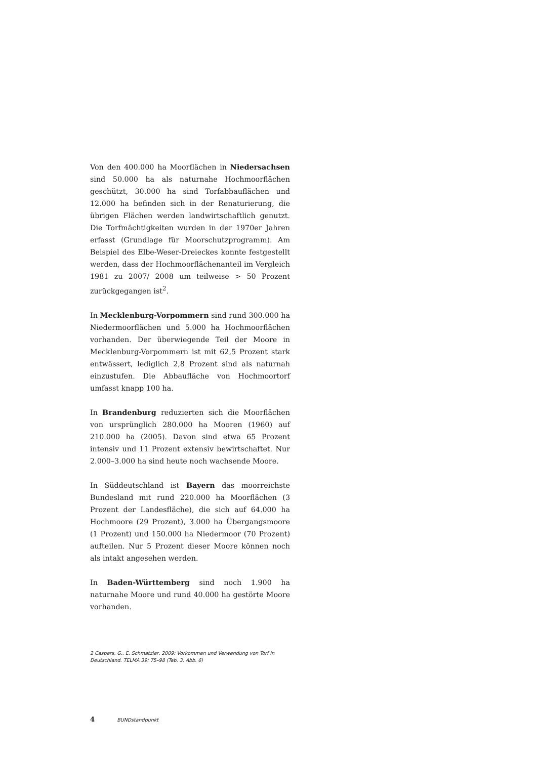Von den 400.000 ha Moorflächen in Niedersachsen sind 50.000 ha als naturnahe Hochmoorflächen geschützt, 30.000 ha sind Torfabbauflächen und 12.000 ha befinden sich in der Renaturierung, die übrigen Flächen werden landwirtschaftlich genutzt. Die Torfmächtigkeiten wurden in der 1970er Jahren erfasst (Grundlage für Moorschutzprogramm). Am Beispiel des Elbe-Weser-Dreieckes konnte festgestellt werden, dass der Hochmoorflächenanteil im Vergleich 1981 zu 2007/ 2008 um teilweise > 50 Prozent zurückgegangen ist<sup>2</sup>.
In Mecklenburg-Vorpommern sind rund 300.000 ha Niedermoorflächen und 5.000 ha Hochmoorflächen vorhanden. Der überwiegende Teil der Moore in Mecklenburg-Vorpommern ist mit 62,5 Prozent stark entwässert, lediglich 2,8 Prozent sind als naturnah einzustufen. Die Abbaufläche von Hochmoortorf umfasst knapp 100 ha.
In Brandenburg reduzierten sich die Moorflächen von ursprünglich 280.000 ha Mooren (1960) auf 210.000 ha (2005). Davon sind etwa 65 Prozent intensiv und 11 Prozent extensiv bewirtschaftet. Nur 2.000–3.000 ha sind heute noch wachsende Moore.
In Süddeutschland ist Bayern das moorreichste Bundesland mit rund 220.000 ha Moorflächen (3 Prozent der Landesfläche), die sich auf 64.000 ha Hochmoore (29 Prozent), 3.000 ha Übergangsmoore (1 Prozent) und 150.000 ha Niedermoor (70 Prozent) aufteilen. Nur 5 Prozent dieser Moore können noch als intakt angesehen werden.
In Baden-Württemberg sind noch 1.900 ha naturnahe Moore und rund 40.000 ha gestörte Moore vorhanden.
2 Caspers, G., E. Schmatzler, 2009: Vorkommen und Verwendung von Torf in Deutschland. TELMA 39: 75–98 (Tab. 3, Abb. 6)
4 BUNDstandpunkt